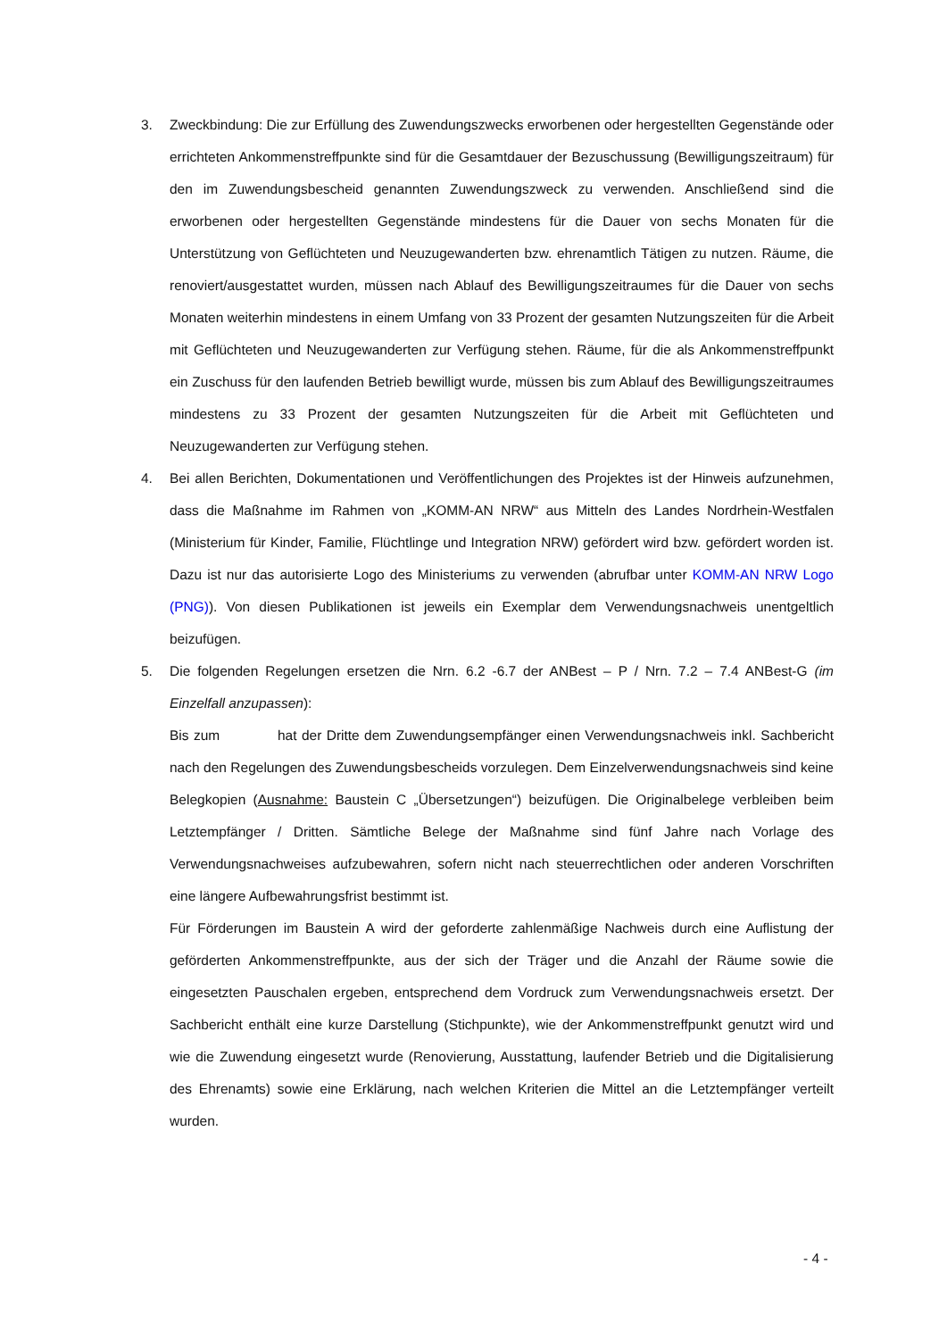3. Zweckbindung: Die zur Erfüllung des Zuwendungszwecks erworbenen oder hergestellten Gegenstände oder errichteten Ankommenstreffpunkte sind für die Gesamtdauer der Bezuschussung (Bewilligungszeitraum) für den im Zuwendungsbescheid genannten Zuwendungszweck zu verwenden. Anschließend sind die erworbenen oder hergestellten Gegenstände mindestens für die Dauer von sechs Monaten für die Unterstützung von Geflüchteten und Neuzugewanderten bzw. ehrenamtlich Tätigen zu nutzen. Räume, die renoviert/ausgestattet wurden, müssen nach Ablauf des Bewilligungszeitraumes für die Dauer von sechs Monaten weiterhin mindestens in einem Umfang von 33 Prozent der gesamten Nutzungszeiten für die Arbeit mit Geflüchteten und Neuzugewanderten zur Verfügung stehen. Räume, für die als Ankommenstreffpunkt ein Zuschuss für den laufenden Betrieb bewilligt wurde, müssen bis zum Ablauf des Bewilligungszeitraumes mindestens zu 33 Prozent der gesamten Nutzungszeiten für die Arbeit mit Geflüchteten und Neuzugewanderten zur Verfügung stehen.
4. Bei allen Berichten, Dokumentationen und Veröffentlichungen des Projektes ist der Hinweis aufzunehmen, dass die Maßnahme im Rahmen von „KOMM-AN NRW“ aus Mitteln des Landes Nordrhein-Westfalen (Ministerium für Kinder, Familie, Flüchtlinge und Integration NRW) gefördert wird bzw. gefördert worden ist. Dazu ist nur das autorisierte Logo des Ministeriums zu verwenden (abrufbar unter KOMM-AN NRW Logo (PNG)). Von diesen Publikationen ist jeweils ein Exemplar dem Verwendungsnachweis unentgeltlich beizufügen.
5. Die folgenden Regelungen ersetzen die Nrn. 6.2 -6.7 der ANBest – P / Nrn. 7.2 – 7.4 ANBest-G (im Einzelfall anzupassen):
Bis zum hat der Dritte dem Zuwendungsempfänger einen Verwendungsnachweis inkl. Sachbericht nach den Regelungen des Zuwendungsbescheids vorzulegen. Dem Einzelverwendungsnachweis sind keine Belegkopien (Ausnahme: Baustein C „Übersetzungen“) beizufügen. Die Originalbelege verbleiben beim Letztempfänger / Dritten. Sämtliche Belege der Maßnahme sind fünf Jahre nach Vorlage des Verwendungsnachweises aufzubewahren, sofern nicht nach steuerrechtlichen oder anderen Vorschriften eine längere Aufbewahrungsfrist bestimmt ist.
Für Förderungen im Baustein A wird der geforderte zahlenmäßige Nachweis durch eine Auflistung der geförderten Ankommenstreffpunkte, aus der sich der Träger und die Anzahl der Räume sowie die eingesetzten Pauschalen ergeben, entsprechend dem Vordruck zum Verwendungsnachweis ersetzt. Der Sachbericht enthält eine kurze Darstellung (Stichpunkte), wie der Ankommenstreffpunkt genutzt wird und wie die Zuwendung eingesetzt wurde (Renovierung, Ausstattung, laufender Betrieb und die Digitalisierung des Ehrenamts) sowie eine Erklärung, nach welchen Kriterien die Mittel an die Letztempfänger verteilt wurden.
- 4 -